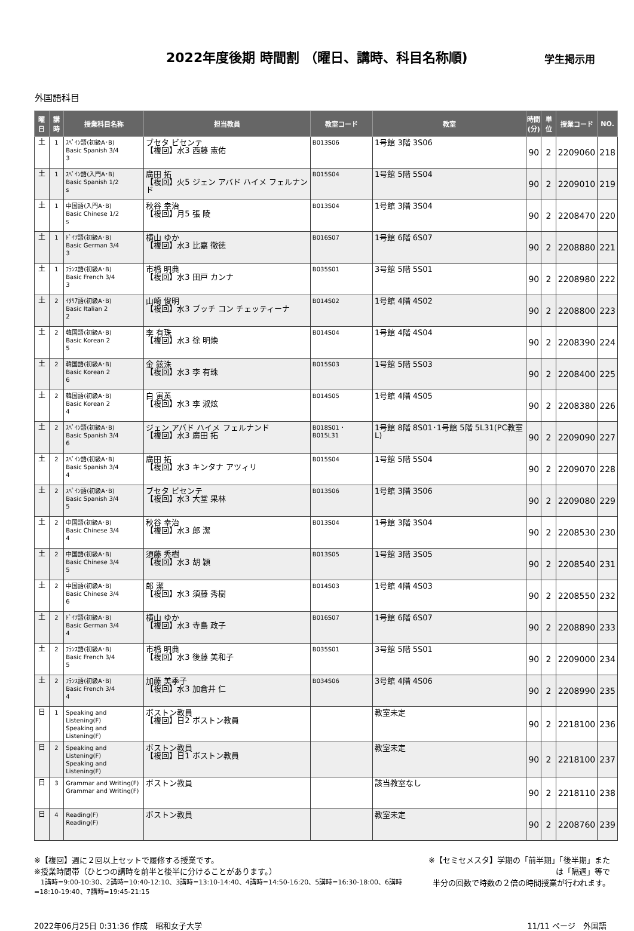2022年度後期 時間割 （曜日、講時、科目名称順)
学生掲示用
外国語科目
| 曜日 | 講時 | 授業科目名称 | 担当教員 | 教室コード | 教室 | 時間 (分) | 単位 | 授業コード | NO. |
| --- | --- | --- | --- | --- | --- | --- | --- | --- | --- |
| 土 | 1 | ｽﾍﾟｲﾝ語(初級A･B) Basic Spanish 3/4 3 | ブセタ ビセンテ 【複回】水3 西藤 憲佑 | B013S06 | 1号館 3階 3S06 | 90 | 2 | 2209060 | 218 |
| 土 | 1 | ｽﾍﾟｲﾝ語(入門A･B) Basic Spanish 1/2 s | 廣田 拓 【複回】火5 ジェン アバド ハイメ フェルナンド | B015S04 | 1号館 5階 5S04 | 90 | 2 | 2209010 | 219 |
| 土 | 1 | 中国語(入門A･B) Basic Chinese 1/2 s | 秋谷 幸治 【複回】月5 張 陵 | B013S04 | 1号館 3階 3S04 | 90 | 2 | 2208470 | 220 |
| 土 | 1 | ﾄﾞｲﾂ語(初級A･B) Basic German 3/4 3 | 横山 ゆか 【複回】水3 比嘉 徹徳 | B016S07 | 1号館 6階 6S07 | 90 | 2 | 2208880 | 221 |
| 土 | 1 | ﾌﾗﾝｽ語(初級A･B) Basic French 3/4 3 | 市橋 明典 【複回】水3 田戸 カンナ | B035S01 | 3号館 5階 5S01 | 90 | 2 | 2208980 | 222 |
| 土 | 2 | ｲﾀﾘｱ語(初級A･B) Basic Italian 2 2 | 山崎 俊明 【複回】水3 ブッチ コン チェッティーナ | B014S02 | 1号館 4階 4S02 | 90 | 2 | 2208800 | 223 |
| 土 | 2 | 韓国語(初級A･B) Basic Korean 2 5 | 李 有珠 【複回】水3 徐 明煥 | B014S04 | 1号館 4階 4S04 | 90 | 2 | 2208390 | 224 |
| 土 | 2 | 韓国語(初級A･B) Basic Korean 2 6 | 金 鉉洙 【複回】水3 李 有珠 | B015S03 | 1号館 5階 5S03 | 90 | 2 | 2208400 | 225 |
| 土 | 2 | 韓国語(初級A･B) Basic Korean 2 4 | 白 寅英 【複回】水3 李 淑炫 | B014S05 | 1号館 4階 4S05 | 90 | 2 | 2208380 | 226 |
| 土 | 2 | ｽﾍﾟｲﾝ語(初級A･B) Basic Spanish 3/4 6 | ジェン アバド ハイメ フェルナンド 【複回】水3 廣田 拓 | B018S01・B015L31 | 1号館 8階 8S01･1号館 5階 5L31(PC教室L) | 90 | 2 | 2209090 | 227 |
| 土 | 2 | ｽﾍﾟｲﾝ語(初級A･B) Basic Spanish 3/4 4 | 廣田 拓 【複回】水3 キンタナ アツィリ | B015S04 | 1号館 5階 5S04 | 90 | 2 | 2209070 | 228 |
| 土 | 2 | ｽﾍﾟｲﾝ語(初級A･B) Basic Spanish 3/4 5 | ブセタ ビセンテ 【複回】水3 大堂 果林 | B013S06 | 1号館 3階 3S06 | 90 | 2 | 2209080 | 229 |
| 土 | 2 | 中国語(初級A･B) Basic Chinese 3/4 4 | 秋谷 幸治 【複回】水3 郎 潔 | B013S04 | 1号館 3階 3S04 | 90 | 2 | 2208530 | 230 |
| 土 | 2 | 中国語(初級A･B) Basic Chinese 3/4 5 | 須藤 秀樹 【複回】水3 胡 穎 | B013S05 | 1号館 3階 3S05 | 90 | 2 | 2208540 | 231 |
| 土 | 2 | 中国語(初級A･B) Basic Chinese 3/4 6 | 郎 潔 【複回】水3 須藤 秀樹 | B014S03 | 1号館 4階 4S03 | 90 | 2 | 2208550 | 232 |
| 土 | 2 | ﾄﾞｲﾂ語(初級A･B) Basic German 3/4 4 | 横山 ゆか 【複回】水3 寺島 政子 | B016S07 | 1号館 6階 6S07 | 90 | 2 | 2208890 | 233 |
| 土 | 2 | ﾌﾗﾝｽ語(初級A･B) Basic French 3/4 5 | 市橋 明典 【複回】水3 後藤 美和子 | B035S01 | 3号館 5階 5S01 | 90 | 2 | 2209000 | 234 |
| 土 | 2 | ﾌﾗﾝｽ語(初級A･B) Basic French 3/4 4 | 加藤 美季子 【複回】水3 加倉井 仁 | B034S06 | 3号館 4階 4S06 | 90 | 2 | 2208990 | 235 |
| 日 | 1 | Speaking and Listening(F) Speaking and Listening(F) | ボストン教員 【複回】日2 ボストン教員 | | 教室未定 | 90 | 2 | 2218100 | 236 |
| 日 | 2 | Speaking and Listening(F) Speaking and Listening(F) | ボストン教員 【複回】日1 ボストン教員 | | 教室未定 | 90 | 2 | 2218100 | 237 |
| 日 | 3 | Grammar and Writing(F) Grammar and Writing(F) | ボストン教員 | | 該当教室なし | 90 | 2 | 2218110 | 238 |
| 日 | 4 | Reading(F) Reading(F) | ボストン教員 | | 教室未定 | 90 | 2 | 2208760 | 239 |
※【複回】週に２回以上セットで履修する授業です。
※授業時間帯（ひとつの講時を前半と後半に分けることがあります。）
　1講時=9:00-10:30、2講時=10:40-12:10、3講時=13:10-14:40、4講時=14:50-16:20、5講時=16:30-18:00、6講時=18:10-19:40、7講時=19:45-21:15
※【セミセメスタ】学期の「前半期」「後半期」または「隔週」等で
半分の回数で時数の２倍の時間授業が行われます。
2022年06月25日 0:31:36 作成　昭和女子大学 11/11 ページ　外国語